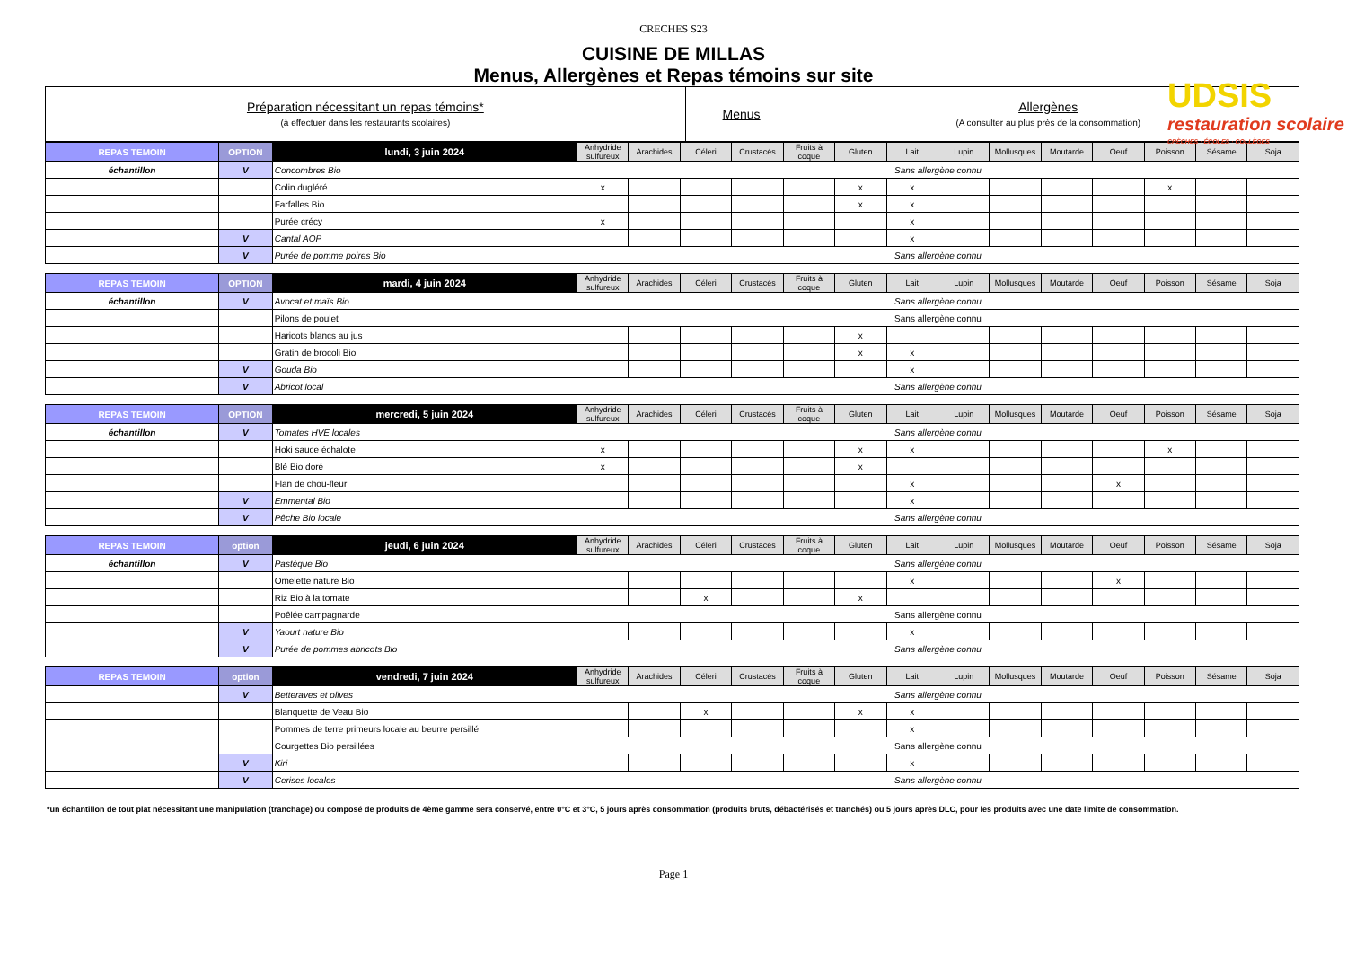CRECHES S23
CUISINE DE MILLAS
Menus, Allergènes et Repas témoins sur site
UDSIS
restauration scolaire
CRÈCHES · ÉCOLES · COLLÈGES
| Préparation nécessitant un repas témoins* (à effectuer dans les restaurants scolaires) | Menus | Allergènes (A consulter au plus près de la consommation) |
| REPAS TEMOIN | OPTION | lundi, 3 juin 2024 | Anhydride sulfureux | Arachides | Céleri | Crustacés | Fruits à coque | Gluten | Lait | Lupin | Mollusques | Moutarde | Oeuf | Poisson | Sésame | Soja |
| --- | --- | --- | --- | --- | --- | --- | --- | --- | --- | --- | --- | --- | --- | --- | --- | --- |
| échantillon | V | Concombres Bio | Sans allergène connu | | | | | | | | | | | | | |
| | | Colin dugléré | x | | | | | x | x | | | | | x | | |
| | | Farfalles Bio | | | | | | x | x | | | | | | | |
| | | Purée crécy | x | | | | | | x | | | | | | | |
| | V | Cantal AOP | | | | | | | x | | | | | | | |
| | V | Purée de pomme poires Bio | Sans allergène connu | | | | | | | | | | | | | |
| REPAS TEMOIN | OPTION | mardi, 4 juin 2024 | Anhydride sulfureux | Arachides | Céleri | Crustacés | Fruits à coque | Gluten | Lait | Lupin | Mollusques | Moutarde | Oeuf | Poisson | Sésame | Soja |
| échantillon | V | Avocat et maïs Bio | Sans allergène connu | | | | | | | | | | | | | |
| | | Pilons de poulet | Sans allergène connu | | | | | | | | | | | | | |
| | | Haricots blancs au jus | | | | | | x | | | | | | | | |
| | | Gratin de brocoli Bio | | | | | | x | x | | | | | | | |
| | V | Gouda Bio | | | | | | | x | | | | | | | |
| | V | Abricot local | Sans allergène connu | | | | | | | | | | | | | |
| REPAS TEMOIN | OPTION | mercredi, 5 juin 2024 | Anhydride sulfureux | Arachides | Céleri | Crustacés | Fruits à coque | Gluten | Lait | Lupin | Mollusques | Moutarde | Oeuf | Poisson | Sésame | Soja |
| échantillon | V | Tomates HVE locales | Sans allergène connu | | | | | | | | | | | | | |
| | | Hoki sauce échalote | x | | | | | x | x | | | | | x | | |
| | | Blé Bio doré | x | | | | | x | | | | | | | | |
| | | Flan de chou-fleur | | | | | | | x | | | | x | | | |
| | V | Emmental Bio | | | | | | | x | | | | | | | |
| | V | Pêche Bio locale | Sans allergène connu | | | | | | | | | | | | | |
| REPAS TEMOIN | option | jeudi, 6 juin 2024 | Anhydride sulfureux | Arachides | Céleri | Crustacés | Fruits à coque | Gluten | Lait | Lupin | Mollusques | Moutarde | Oeuf | Poisson | Sésame | Soja |
| échantillon | V | Pastèque Bio | Sans allergène connu | | | | | | | | | | | | | |
| | | Omelette nature Bio | | | | | | | x | | | | x | | | |
| | | Riz Bio à la tomate | | | x | | | x | | | | | | | | |
| | | Poêlée campagnarde | Sans allergène connu | | | | | | | | | | | | | |
| | V | Yaourt nature Bio | | | | | | | x | | | | | | | |
| | V | Purée de pommes abricots Bio | Sans allergène connu | | | | | | | | | | | | | |
| REPAS TEMOIN | option | vendredi, 7 juin 2024 | Anhydride sulfureux | Arachides | Céleri | Crustacés | Fruits à coque | Gluten | Lait | Lupin | Mollusques | Moutarde | Oeuf | Poisson | Sésame | Soja |
| | V | Betteraves et olives | Sans allergène connu | | | | | | | | | | | | | |
| | | Blanquette de Veau Bio | | | x | | | x | x | | | | | | | |
| | | Pommes de terre primeurs locale au beurre persillé | | | | | | | x | | | | | | | |
| | | Courgettes Bio persillées | Sans allergène connu | | | | | | | | | | | | | |
| | V | Kiri | | | | | | | x | | | | | | | |
| | V | Cerises locales | Sans allergène connu | | | | | | | | | | | | | |
*un échantillon de tout plat nécessitant une manipulation (tranchage) ou composé de produits de 4ème gamme sera conservé, entre 0°C et 3°C, 5 jours après consommation (produits bruts, débactérisés et tranchés) ou 5 jours après DLC, pour les produits avec une date limite de consommation.
Page 1